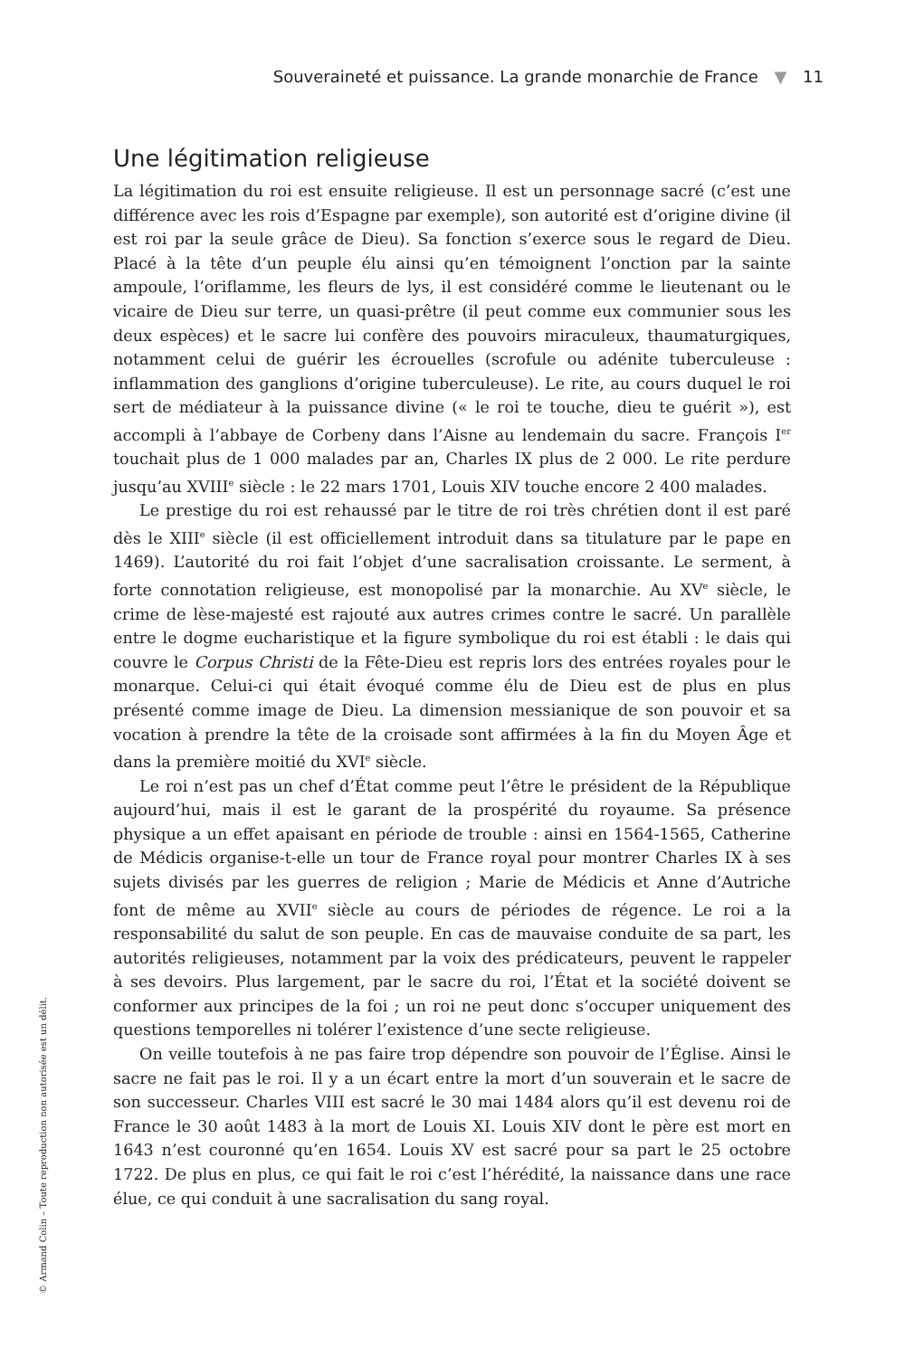Souveraineté et puissance. La grande monarchie de France ▼ 11
Une légitimation religieuse
La légitimation du roi est ensuite religieuse. Il est un personnage sacré (c’est une différence avec les rois d’Espagne par exemple), son autorité est d’origine divine (il est roi par la seule grâce de Dieu). Sa fonction s’exerce sous le regard de Dieu. Placé à la tête d’un peuple élu ainsi qu’en témoignent l’onction par la sainte ampoule, l’oriflamme, les fleurs de lys, il est considéré comme le lieutenant ou le vicaire de Dieu sur terre, un quasi-prêtre (il peut comme eux communier sous les deux espèces) et le sacre lui confère des pouvoirs miraculeux, thaumaturgiques, notamment celui de guérir les écrouelles (scrofule ou adénite tuberculeuse : inflammation des ganglions d’origine tuberculeuse). Le rite, au cours duquel le roi sert de médiateur à la puissance divine (« le roi te touche, dieu te guérit »), est accompli à l’abbaye de Corbeny dans l’Aisne au lendemain du sacre. François I<sup>er</sup> touchait plus de 1 000 malades par an, Charles IX plus de 2 000. Le rite perdure jusqu’au XVIII<sup>e</sup> siècle : le 22 mars 1701, Louis XIV touche encore 2 400 malades.
Le prestige du roi est rehaussé par le titre de roi très chrétien dont il est paré dès le XIII<sup>e</sup> siècle (il est officiellement introduit dans sa titulature par le pape en 1469). L’autorité du roi fait l’objet d’une sacralisation croissante. Le serment, à forte connotation religieuse, est monopolisé par la monarchie. Au XV<sup>e</sup> siècle, le crime de lèse-majesté est rajouté aux autres crimes contre le sacré. Un parallèle entre le dogme eucharistique et la figure symbolique du roi est établi : le dais qui couvre le Corpus Christi de la Fête-Dieu est repris lors des entrées royales pour le monarque. Celui-ci qui était évoqué comme élu de Dieu est de plus en plus présenté comme image de Dieu. La dimension messianique de son pouvoir et sa vocation à prendre la tête de la croisade sont affirmées à la fin du Moyen Âge et dans la première moitié du XVI<sup>e</sup> siècle.
Le roi n’est pas un chef d’État comme peut l’être le président de la République aujourd’hui, mais il est le garant de la prospérité du royaume. Sa présence physique a un effet apaisant en période de trouble : ainsi en 1564-1565, Catherine de Médicis organise-t-elle un tour de France royal pour montrer Charles IX à ses sujets divisés par les guerres de religion ; Marie de Médicis et Anne d’Autriche font de même au XVII<sup>e</sup> siècle au cours de périodes de régence. Le roi a la responsabilité du salut de son peuple. En cas de mauvaise conduite de sa part, les autorités religieuses, notamment par la voix des prédicateurs, peuvent le rappeler à ses devoirs. Plus largement, par le sacre du roi, l’État et la société doivent se conformer aux principes de la foi ; un roi ne peut donc s’occuper uniquement des questions temporelles ni tolérer l’existence d’une secte religieuse.
On veille toutefois à ne pas faire trop dépendre son pouvoir de l’Église. Ainsi le sacre ne fait pas le roi. Il y a un écart entre la mort d’un souverain et le sacre de son successeur. Charles VIII est sacré le 30 mai 1484 alors qu’il est devenu roi de France le 30 août 1483 à la mort de Louis XI. Louis XIV dont le père est mort en 1643 n’est couronné qu’en 1654. Louis XV est sacré pour sa part le 25 octobre 1722. De plus en plus, ce qui fait le roi c’est l’hérédité, la naissance dans une race élue, ce qui conduit à une sacralisation du sang royal.
© Armand Colin – Toute reproduction non autorisée est un délit.